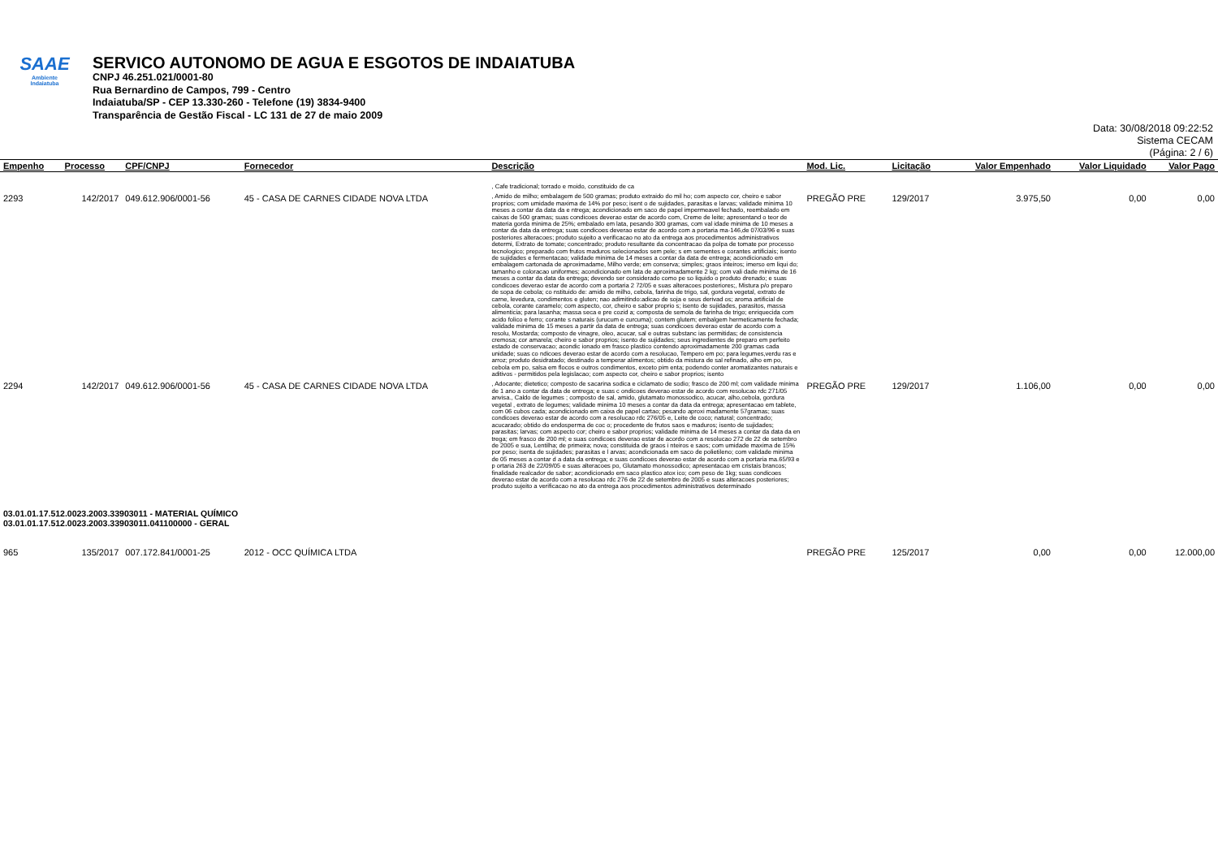SAAE
Ambiente
Indaiatuba
SERVICO AUTONOMO DE AGUA E ESGOTOS DE INDAIATUBA
CNPJ 46.251.021/0001-80
Rua Bernardino de Campos, 799 - Centro
Indaiatuba/SP - CEP 13.330-260 - Telefone (19) 3834-9400
Transparência de Gestão Fiscal - LC 131 de 27 de maio 2009
Data: 30/08/2018 09:22:52
Sistema CECAM
(Página: 2 / 6)
| Empenho | Processo | CPF/CNPJ | Fornecedor | Descrição | Mod. Lic. | Licitação | Valor Empenhado | Valor Liquidado | Valor Pago |
| --- | --- | --- | --- | --- | --- | --- | --- | --- | --- |
| | | | | , Cafe tradicional; torrado e moido, constituido de ca | | | | | |
| 2293 | 142/2017 | 049.612.906/0001-56 | 45 - CASA DE CARNES CIDADE NOVA LTDA | , Amido de milho; embalagem de 500 gramas; produto extraido do mil ho; com aspecto cor, cheiro e sabor proprios; com umidade maxima de 14% por peso; isent o de sujidades, parasitas e larvas; validade minima 10 meses a contar da data da e ntrega; acondicionado em saco de papel impermeavel fechado, reembalado em caixas de 500 gramas; suas condicoes deverao estar de acordo com, Creme de leite; apresentand o teor de materia gorda minima de 25%; embalado em lata, pesando 300 gramas, com val idade minima de 10 meses a contar da data da entrega; suas condicoes deverao estar de acordo com a portaria ma-146,de 07/03/96 e suas posteriores alteracoes; produto sujeito a verificacao no ato da entrega aos procedimentos administrativos determi, Extrato de tomate; concentrado; produto resultante da concentracao da polpa de tomate por processo tecnologico; preparado com frutos maduros selecionados sem pele; s em sementes e corantes artificiais; isento de sujidades e fermentacao; validade minima de 14 meses a contar da data de entrega; acondicionado em embalagem cartonada de aproximadame, Milho verde; em conserva; simples; graos inteiros; imerso em liqui do; tamanho e coloracao uniformes; acondicionado em lata de aproximadamente 2 kg; com vali dade minima de 16 meses a contar da data da entrega; devendo ser considerado como pe so liquido o produto drenado; e suas condicoes deverao estar de acordo com a portaria 2 72/05 e suas alteracoes posteriores;, Mistura p/o preparo de sopa de cebola; co nstituido de: amido de milho, cebola, farinha de trigo, sal, gordura vegetal, extrato de carne, levedura, condimentos e gluten; nao adimitindo:adicao de soja e seus derivad os; aroma artificial de cebola, corante caramelo; com aspecto, cor, cheiro e sabor proprio s; isento de sujidades, parasitos, massa alimenticia; para lasanha; massa seca e pre cozid a; composta de semola de farinha de trigo; enriquecida com acido folico e ferro; corante s naturais (urucum e curcuma); contem glutem; embalgem hermeticamente fechada; validade minima de 15 meses a partir da data de entrega; suas condicoes deverao estar de acordo com a resolu, Mostarda; composto de vinagre, oleo, acucar, sal e outras substanc ias permitidas; de consistencia cremosa; cor amarela; cheiro e sabor proprios; isento de sujidades; seus ingredientes de preparo em perfeito estado de conservacao; acondic ionado em frasco plastico contendo aproximadamente 200 gramas cada unidade; suas co ndicoes deverao estar de acordo com a resolucao, Tempero em po; para legumes,verdu ras e arroz; produto desidratado; destinado a temperar alimentos; obtido da mistura de sal refinado, alho em po, cebola em po, salsa em flocos e outros condimentos, exceto pim enta; podendo conter aromatizantes naturais e aditivos - permitidos pela legislacao; com aspecto cor, cheiro e sabor proprios; isento | PREGÃO PRE | 129/2017 | 3.975,50 | 0,00 | 0,00 |
| 2294 | 142/2017 | 049.612.906/0001-56 | 45 - CASA DE CARNES CIDADE NOVA LTDA | , Adocante; dietetico; composto de sacarina sodica e ciclamato de sodio; frasco de 200 ml; com validade minima de 1 ano a contar da data de entrega; e suas c ondicoes deverao estar de acordo com resolucao rdc 271/05 anvisa., Caldo de legumes ; composto de sal, amido, glutamato monossodico, acucar, alho,cebola, gordura vegetal , extrato de legumes; validade minima 10 meses a contar da data da entrega; apresentacao em tablete, com 06 cubos cada; acondicionado em caixa de papel cartao; pesando aproxi madamente 57gramas; suas condicoes deverao estar de acordo com a resolucao rdc 276/05 e, Leite de coco; natural; concentrado; acucarado; obtido do endosperma de coc o; procedente de frutos saos e maduros; isento de sujidades; parasitas; larvas; com aspecto cor; cheiro e sabor proprios; validade minima de 14 meses a contar da data da en trega; em frasco de 200 ml; e suas condicoes deverao estar de acordo com a resolucao 272 de 22 de setembro de 2005 e sua, Lentilha; de primeira; nova; constituida de graos i nteiros e saos; com umidade maxima de 15% por peso; isenta de sujidades; parasitas e l arvas; acondicionada em saco de polietileno; com validade minima de 05 meses a contar d a data da entrega; e suas condicoes deverao estar de acordo com a portaria ma.65/93 e p ortaria 263 de 22/09/05 e suas alteracoes po, Glutamato monossodico; apresentacao em cristais brancos; finalidade realcador de sabor; acondicionado em saco plastico atox ico; com peso de 1kg; suas condicoes deverao estar de acordo com a resolucao rdc 276 de 22 de setembro de 2005 e suas alteracoes posteriores; produto sujeito a verificacao no ato da entrega aos procedimentos administrativos determinado | PREGÃO PRE | 129/2017 | 1.106,00 | 0,00 | 0,00 |
| 03.01.01.17.512.0023.2003.33903011 - MATERIAL QUÍMICO 03.01.01.17.512.0023.2003.33903011.041100000 - GERAL | | | | | | | | | |
| 965 | 135/2017 | 007.172.841/0001-25 | 2012 - OCC QUÍMICA LTDA | | PREGÃO PRE | 125/2017 | 0,00 | 0,00 | 12.000,00 |